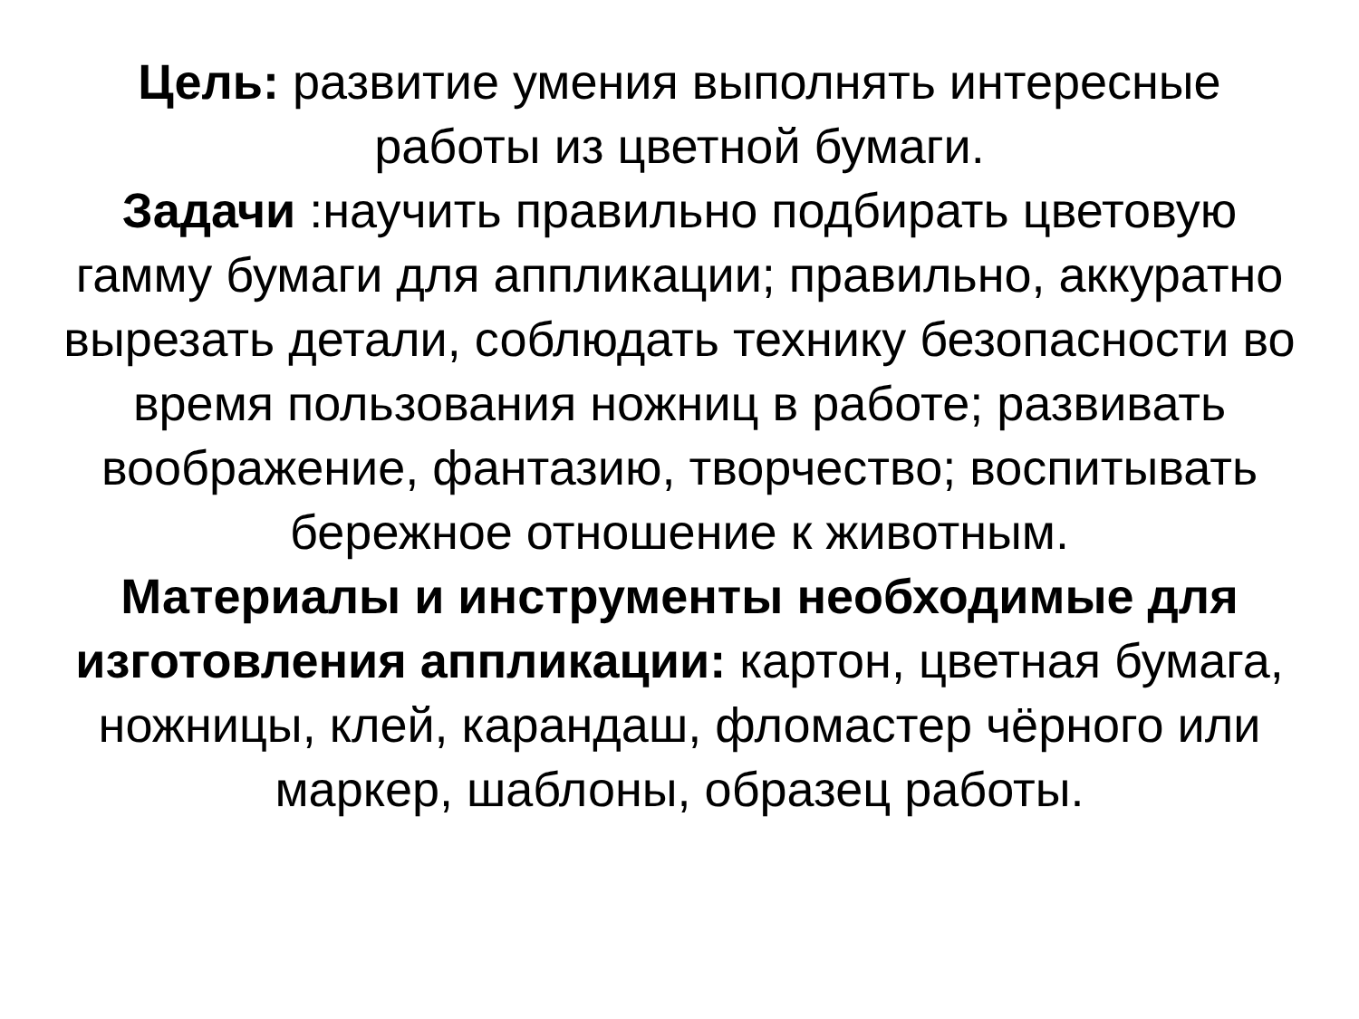Цель: развитие умения выполнять интересные работы из цветной бумаги.
Задачи :научить правильно подбирать цветовую гамму бумаги для аппликации; правильно, аккуратно вырезать детали, соблюдать технику безопасности во время пользования ножниц в работе; развивать воображение, фантазию, творчество; воспитывать бережное отношение к животным.
Материалы и инструменты необходимые для изготовления аппликации: картон, цветная бумага, ножницы, клей, карандаш, фломастер чёрного или маркер, шаблоны, образец работы.